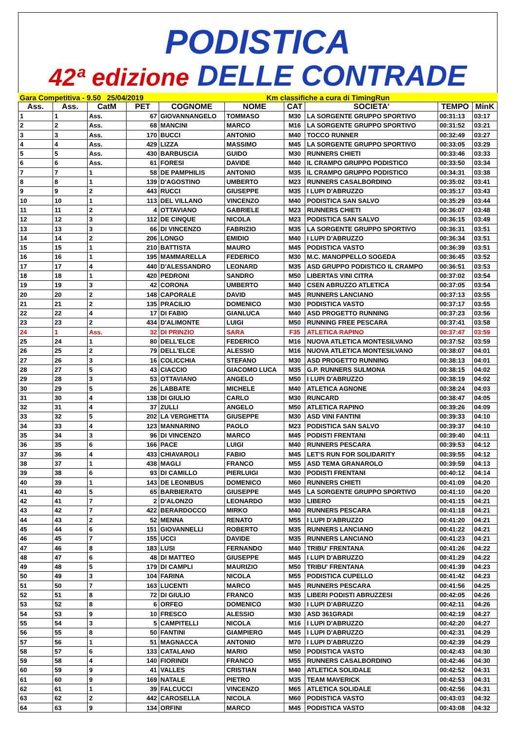PODISTICA
42ª edizione DELLE CONTRADE
| Gara Competitiva - 9.50 25/04/2019 | | | | Km classifiche a cura di TimingRun | | | | | |
| Ass. | Ass. | CatM | PET | COGNOME | NOME | CAT | SOCIETA' | TEMPO | MinK |
| 1 | 1 | Ass. | 67 | GIOVANNANGELO | TOMMASO | M30 | LA SORGENTE GRUPPO SPORTIVO | 00:31:13 | 03:17 |
| 2 | 2 | Ass. | 68 | MANCINI | MARCO | M16 | LA SORGENTE GRUPPO SPORTIVO | 00:31:52 | 03:21 |
| 3 | 3 | Ass. | 170 | BUCCI | ANTONIO | M40 | TOCCO RUNNER | 00:32:49 | 03:27 |
| 4 | 4 | Ass. | 429 | LIZZA | MASSIMO | M45 | LA SORGENTE GRUPPO SPORTIVO | 00:33:05 | 03:29 |
| 5 | 5 | Ass. | 430 | BARBUSCIA | GUIDO | M30 | RUNNERS CHIETI | 00:33:46 | 03:33 |
| 6 | 6 | Ass. | 61 | FORESI | DAVIDE | M40 | IL CRAMPO GRUPPO PODISTICO | 00:33:50 | 03:34 |
| 7 | 7 | 1 | 58 | DE PAMPHILIS | ANTONIO | M35 | IL CRAMPO GRUPPO PODISTICO | 00:34:31 | 03:38 |
| 8 | 8 | 1 | 139 | D'AGOSTINO | UMBERTO | M23 | RUNNERS CASALBORDINO | 00:35:02 | 03:41 |
| 9 | 9 | 2 | 443 | RUCCI | GIUSEPPE | M35 | I LUPI D'ABRUZZO | 00:35:17 | 03:43 |
| 10 | 10 | 1 | 113 | DEL VILLANO | VINCENZO | M40 | PODISTICA SAN SALVO | 00:35:29 | 03:44 |
| 11 | 11 | 2 | 4 | OTTAVIANO | GABRIELE | M23 | RUNNERS CHIETI | 00:36:07 | 03:48 |
| 12 | 12 | 3 | 112 | DE CINQUE | NICOLA | M23 | PODISTICA SAN SALVO | 00:36:15 | 03:49 |
| 13 | 13 | 3 | 66 | DI VINCENZO | FABRIZIO | M35 | LA SORGENTE GRUPPO SPORTIVO | 00:36:31 | 03:51 |
| 14 | 14 | 2 | 206 | LONGO | EMIDIO | M40 | I LUPI D'ABRUZZO | 00:36:34 | 03:51 |
| 15 | 15 | 1 | 210 | BATTISTA | MAURO | M45 | PODISTICA VASTO | 00:36:39 | 03:51 |
| 16 | 16 | 1 | 195 | MAMMARELLA | FEDERICO | M30 | M.C. MANOPPELLO SOGEDA | 00:36:45 | 03:52 |
| 17 | 17 | 4 | 440 | D'ALESSANDRO | LEONARD | M35 | ASD GRUPPO PODISTICO IL CRAMPO | 00:36:51 | 03:53 |
| 18 | 18 | 1 | 420 | PEDRONI | SANDRO | M50 | LIBERTAS VINI CITRA | 00:37:02 | 03:54 |
| 19 | 19 | 3 | 42 | CORONA | UMBERTO | M40 | CSEN ABRUZZO ATLETICA | 00:37:05 | 03:54 |
| 20 | 20 | 2 | 148 | CAPORALE | DAVID | M45 | RUNNERS LANCIANO | 00:37:13 | 03:55 |
| 21 | 21 | 2 | 135 | PRACILIO | DOMENICO | M30 | PODISTICA VASTO | 00:37:17 | 03:55 |
| 22 | 22 | 4 | 17 | DI FABIO | GIANLUCA | M40 | ASD PROGETTO RUNNING | 00:37:23 | 03:56 |
| 23 | 23 | 2 | 434 | D'ALIMONTE | LUIGI | M50 | RUNNING FREE PESCARA | 00:37:41 | 03:58 |
| 24 | 1 | Ass. | 32 | DI PRINZIO | SARA | F35 | ATLETICA RAPINO | 00:37:47 | 03:59 |
| 25 | 24 | 1 | 80 | DELL'ELCE | FEDERICO | M16 | NUOVA ATLETICA MONTESILVANO | 00:37:52 | 03:59 |
| 26 | 25 | 2 | 79 | DELL'ELCE | ALESSIO | M16 | NUOVA ATLETICA MONTESILVANO | 00:38:07 | 04:01 |
| 27 | 26 | 3 | 16 | COLICCHIA | STEFANO | M30 | ASD PROGETTO RUNNING | 00:38:13 | 04:01 |
| 28 | 27 | 5 | 43 | CIACCIO | GIACOMO LUCA | M35 | G.P. RUNNERS SULMONA | 00:38:15 | 04:02 |
| 29 | 28 | 3 | 53 | OTTAVIANO | ANGELO | M50 | I LUPI D'ABRUZZO | 00:38:19 | 04:02 |
| 30 | 29 | 5 | 26 | LABBATE | MICHELE | M40 | ATLETICA AGNONE | 00:38:24 | 04:03 |
| 31 | 30 | 4 | 138 | DI GIULIO | CARLO | M30 | RUNCARD | 00:38:47 | 04:05 |
| 32 | 31 | 4 | 37 | ZULLI | ANGELO | M50 | ATLETICA RAPINO | 00:39:26 | 04:09 |
| 33 | 32 | 5 | 202 | LA VERGHETTA | GIUSEPPE | M30 | ASD VINI FANTINI | 00:39:33 | 04:10 |
| 34 | 33 | 4 | 123 | MANNARINO | PAOLO | M23 | PODISTICA SAN SALVO | 00:39:37 | 04:10 |
| 35 | 34 | 3 | 96 | DI VINCENZO | MARCO | M45 | PODISTI FRENTANI | 00:39:40 | 04:11 |
| 36 | 35 | 6 | 166 | PACE | LUIGI | M40 | RUNNERS PESCARA | 00:39:53 | 04:12 |
| 37 | 36 | 4 | 433 | CHIAVAROLI | FABIO | M45 | LET'S RUN FOR SOLIDARITY | 00:39:55 | 04:12 |
| 38 | 37 | 1 | 438 | MAGLI | FRANCO | M55 | ASD TEMA GRANAROLO | 00:39:59 | 04:13 |
| 39 | 38 | 6 | 93 | DI CAMILLO | PIERLUIGI | M30 | PODISTI FRENTANI | 00:40:12 | 04:14 |
| 40 | 39 | 1 | 143 | DE LEONIBUS | DOMENICO | M60 | RUNNERS CHIETI | 00:41:09 | 04:20 |
| 41 | 40 | 5 | 65 | BARBIERATO | GIUSEPPE | M45 | LA SORGENTE GRUPPO SPORTIVO | 00:41:10 | 04:20 |
| 42 | 41 | 7 | 2 | D'ALONZO | LEONARDO | M30 | LIBERO | 00:41:15 | 04:21 |
| 43 | 42 | 7 | 422 | BERARDOCCO | MIRKO | M40 | RUNNERS PESCARA | 00:41:18 | 04:21 |
| 44 | 43 | 2 | 52 | MENNA | RENATO | M55 | I LUPI D'ABRUZZO | 00:41:20 | 04:21 |
| 45 | 44 | 6 | 151 | GIOVANNELLI | ROBERTO | M35 | RUNNERS LANCIANO | 00:41:22 | 04:21 |
| 46 | 45 | 7 | 155 | UCCI | DAVIDE | M35 | RUNNERS LANCIANO | 00:41:23 | 04:21 |
| 47 | 46 | 8 | 183 | LUSI | FERNANDO | M40 | TRIBU' FRENTANA | 00:41:26 | 04:22 |
| 48 | 47 | 6 | 48 | DI MATTEO | GIUSEPPE | M45 | I LUPI D'ABRUZZO | 00:41:29 | 04:22 |
| 49 | 48 | 5 | 179 | DI CAMPLI | MAURIZIO | M50 | TRIBU' FRENTANA | 00:41:39 | 04:23 |
| 50 | 49 | 3 | 104 | FARINA | NICOLA | M55 | PODISTICA CUPELLO | 00:41:42 | 04:23 |
| 51 | 50 | 7 | 163 | LUCENTI | MARCO | M45 | RUNNERS PESCARA | 00:41:56 | 04:25 |
| 52 | 51 | 8 | 72 | DI GIULIO | FRANCO | M35 | LIBERI PODISTI ABRUZZESI | 00:42:05 | 04:26 |
| 53 | 52 | 8 | 6 | ORFEO | DOMENICO | M30 | I LUPI D'ABRUZZO | 00:42:11 | 04:26 |
| 54 | 53 | 9 | 10 | FRESCO | ALESSIO | M30 | ASD 361GRADI | 00:42:19 | 04:27 |
| 55 | 54 | 3 | 5 | CAMPITELLI | NICOLA | M16 | I LUPI D'ABRUZZO | 00:42:20 | 04:27 |
| 56 | 55 | 8 | 50 | FANTINI | GIAMPIERO | M45 | I LUPI D'ABRUZZO | 00:42:31 | 04:29 |
| 57 | 56 | 1 | 51 | MAGNACCA | ANTONIO | M70 | I LUPI D'ABRUZZO | 00:42:39 | 04:29 |
| 58 | 57 | 6 | 133 | CATALANO | MARIO | M50 | PODISTICA VASTO | 00:42:43 | 04:30 |
| 59 | 58 | 4 | 140 | FIORINDI | FRANCO | M55 | RUNNERS CASALBORDINO | 00:42:46 | 04:30 |
| 60 | 59 | 9 | 41 | VALLES | CRISTIAN | M40 | ATLETICA SOLIDALE | 00:42:52 | 04:31 |
| 61 | 60 | 9 | 169 | NATALE | PIETRO | M35 | TEAM MAVERICK | 00:42:53 | 04:31 |
| 62 | 61 | 1 | 39 | FALCUCCI | VINCENZO | M65 | ATLETICA SOLIDALE | 00:42:56 | 04:31 |
| 63 | 62 | 2 | 442 | CAROSELLA | NICOLA | M60 | PODISTICA VASTO | 00:43:03 | 04:32 |
| 64 | 63 | 9 | 134 | ORFINI | MARCO | M45 | PODISTICA VASTO | 00:43:08 | 04:32 |